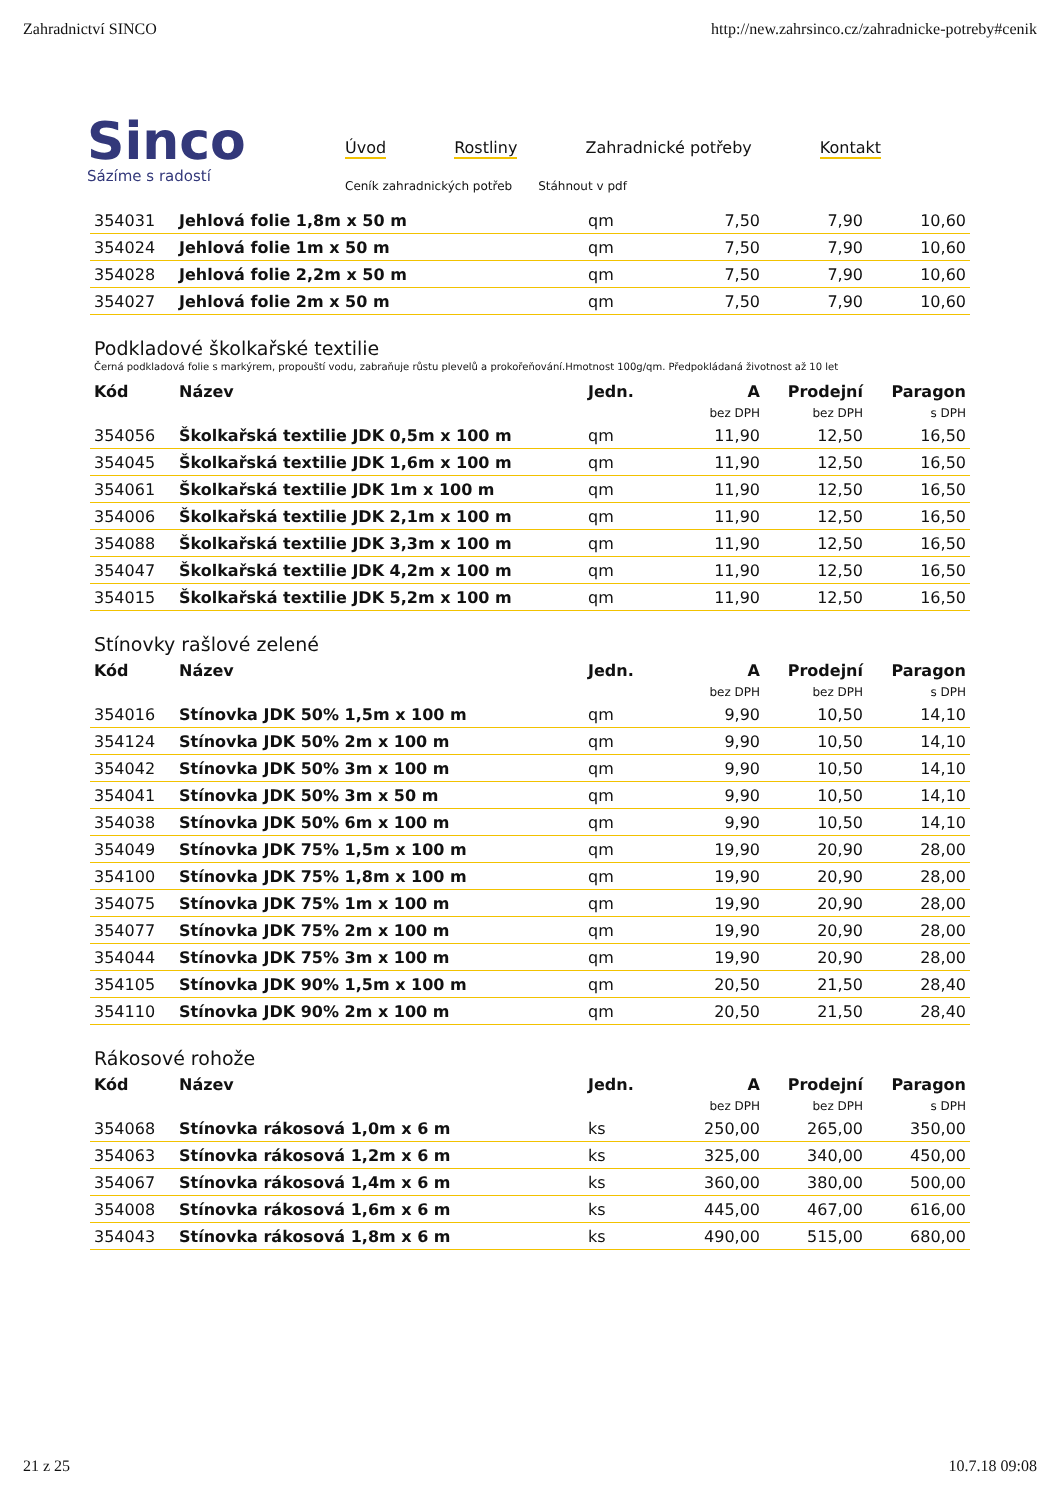Zahradnictví SINCO http://new.zahrsinco.cz/zahradnicke-potreby#cenik
Sinco
Sázíme s radostí
Úvod Rostliny Zahradnické potřeby Kontakt
Ceník zahradnických potřeb Stáhnout v pdf
| 354031 | Jehlová folie 1,8m x 50 m | qm | 7,50 | 7,90 | 10,60 |
| 354024 | Jehlová folie 1m x 50 m | qm | 7,50 | 7,90 | 10,60 |
| 354028 | Jehlová folie 2,2m x 50 m | qm | 7,50 | 7,90 | 10,60 |
| 354027 | Jehlová folie 2m x 50 m | qm | 7,50 | 7,90 | 10,60 |
Podkladové školkařské textilie
Černá podkladová folie s markýrem, propouští vodu, zabraňuje růstu plevelů a prokořeňování.Hmotnost 100g/qm. Předpokládaná životnost až 10 let
| Kód | Název | Jedn. | A | Prodejní | Paragon |
| --- | --- | --- | --- | --- | --- |
| | | | bez DPH | bez DPH | s DPH |
| 354056 | Školkařská textilie JDK 0,5m x 100 m | qm | 11,90 | 12,50 | 16,50 |
| 354045 | Školkařská textilie JDK 1,6m x 100 m | qm | 11,90 | 12,50 | 16,50 |
| 354061 | Školkařská textilie JDK 1m x 100 m | qm | 11,90 | 12,50 | 16,50 |
| 354006 | Školkařská textilie JDK 2,1m x 100 m | qm | 11,90 | 12,50 | 16,50 |
| 354088 | Školkařská textilie JDK 3,3m x 100 m | qm | 11,90 | 12,50 | 16,50 |
| 354047 | Školkařská textilie JDK 4,2m x 100 m | qm | 11,90 | 12,50 | 16,50 |
| 354015 | Školkařská textilie JDK 5,2m x 100 m | qm | 11,90 | 12,50 | 16,50 |
Stínovky rašlové zelené
| Kód | Název | Jedn. | A | Prodejní | Paragon |
| --- | --- | --- | --- | --- | --- |
| | | | bez DPH | bez DPH | s DPH |
| 354016 | Stínovka JDK 50% 1,5m x 100 m | qm | 9,90 | 10,50 | 14,10 |
| 354124 | Stínovka JDK 50% 2m x 100 m | qm | 9,90 | 10,50 | 14,10 |
| 354042 | Stínovka JDK 50% 3m x 100 m | qm | 9,90 | 10,50 | 14,10 |
| 354041 | Stínovka JDK 50% 3m x 50 m | qm | 9,90 | 10,50 | 14,10 |
| 354038 | Stínovka JDK 50% 6m x 100 m | qm | 9,90 | 10,50 | 14,10 |
| 354049 | Stínovka JDK 75% 1,5m x 100 m | qm | 19,90 | 20,90 | 28,00 |
| 354100 | Stínovka JDK 75% 1,8m x 100 m | qm | 19,90 | 20,90 | 28,00 |
| 354075 | Stínovka JDK 75% 1m x 100 m | qm | 19,90 | 20,90 | 28,00 |
| 354077 | Stínovka JDK 75% 2m x 100 m | qm | 19,90 | 20,90 | 28,00 |
| 354044 | Stínovka JDK 75% 3m x 100 m | qm | 19,90 | 20,90 | 28,00 |
| 354105 | Stínovka JDK 90% 1,5m x 100 m | qm | 20,50 | 21,50 | 28,40 |
| 354110 | Stínovka JDK 90% 2m x 100 m | qm | 20,50 | 21,50 | 28,40 |
Rákosové rohože
| Kód | Název | Jedn. | A | Prodejní | Paragon |
| --- | --- | --- | --- | --- | --- |
| | | | bez DPH | bez DPH | s DPH |
| 354068 | Stínovka rákosová 1,0m x 6 m | ks | 250,00 | 265,00 | 350,00 |
| 354063 | Stínovka rákosová 1,2m x 6 m | ks | 325,00 | 340,00 | 450,00 |
| 354067 | Stínovka rákosová 1,4m x 6 m | ks | 360,00 | 380,00 | 500,00 |
| 354008 | Stínovka rákosová 1,6m x 6 m | ks | 445,00 | 467,00 | 616,00 |
| 354043 | Stínovka rákosová 1,8m x 6 m | ks | 490,00 | 515,00 | 680,00 |
21 z 25 10.7.18 09:08